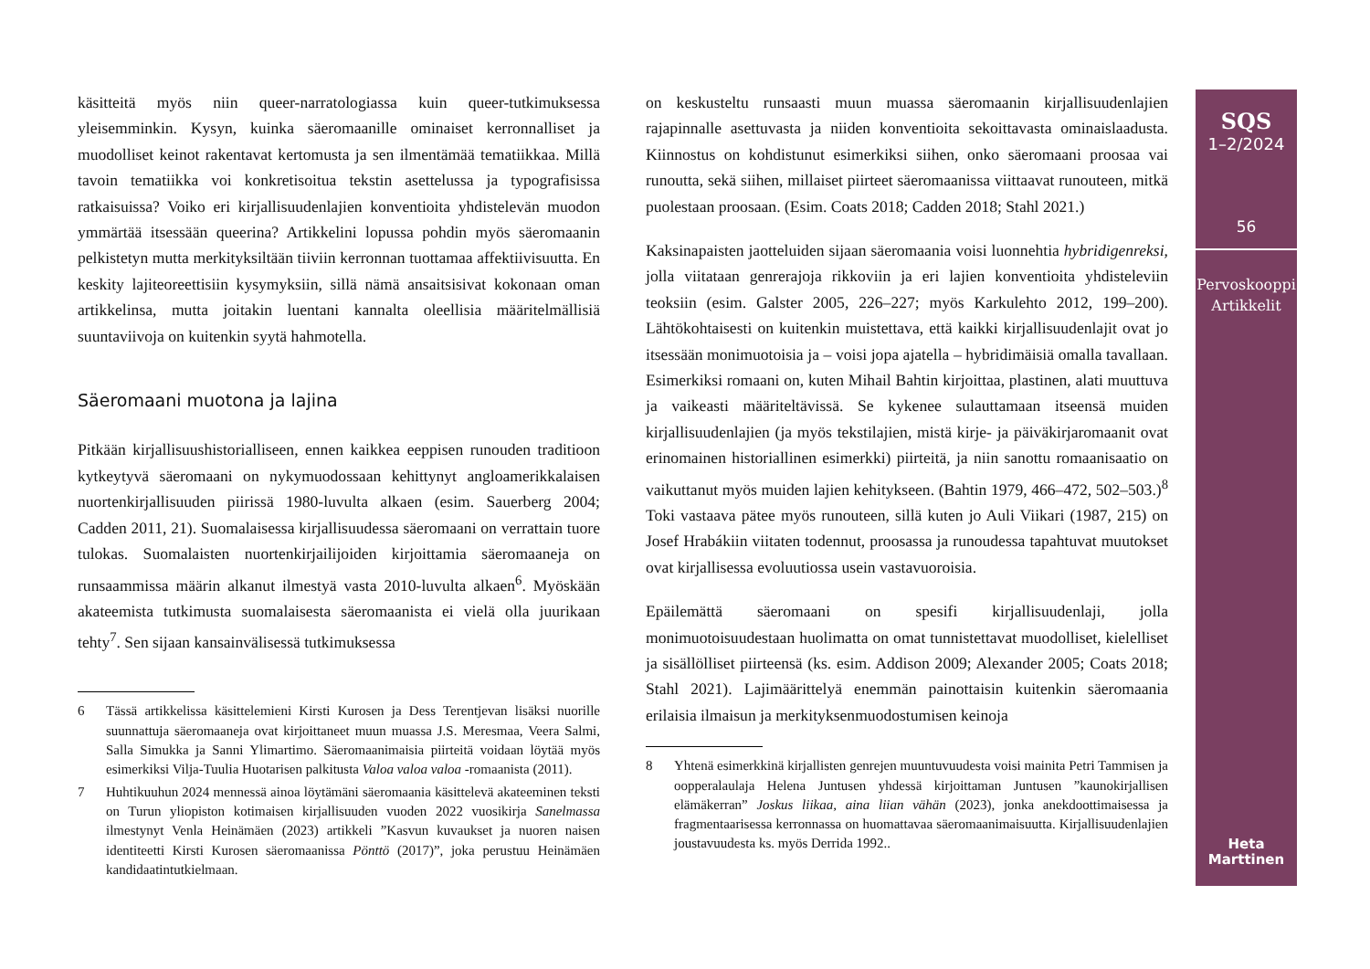käsitteitä myös niin queer-narratologiassa kuin queer-tutkimuksessa yleisemminkin. Kysyn, kuinka säeromaanille ominaiset kerronnalliset ja muodolliset keinot rakentavat kertomusta ja sen ilmentämää tematiikkaa. Millä tavoin tematiikka voi konkretisoitua tekstin asettelussa ja typografisissa ratkaisuissa? Voiko eri kirjallisuudenlajien konventioita yhdistelevän muodon ymmärtää itsessään queerina? Artikkelini lopussa pohdin myös säeromaanin pelkistetyn mutta merkityksiltään tiiviin kerronnan tuottamaa affektiivisuutta. En keskity lajiteoreettisiin kysymyksiin, sillä nämä ansaitsisivat kokonaan oman artikkelinsa, mutta joitakin luentani kannalta oleellisia määritelmällisiä suuntaviivoja on kuitenkin syytä hahmotella.
Säeromaani muotona ja lajina
Pitkään kirjallisuushistorialliseen, ennen kaikkea eeppisen runouden traditioon kytkeytyvä säeromaani on nykymuodossaan kehittynyt angloamerikkalaisen nuortenkirjallisuuden piirissä 1980-luvulta alkaen (esim. Sauerberg 2004; Cadden 2011, 21). Suomalaisessa kirjallisuudessa säeromaani on verrattain tuore tulokas. Suomalaisten nuortenkirjailijoiden kirjoittamia säeromaaneja on runsaammissa määrin alkanut ilmestyä vasta 2010-luvulta alkaen<sup>6</sup>. Myöskään akateemista tutkimusta suomalaisesta säeromaanista ei vielä olla juurikaan tehty<sup>7</sup>. Sen sijaan kansainvälisessä tutkimuksessa
6 Tässä artikkelissa käsittelemieni Kirsti Kurosen ja Dess Terentjevan lisäksi nuorille suunnattuja säeromaaneja ovat kirjoittaneet muun muassa J.S. Meresmaa, Veera Salmi, Salla Simukka ja Sanni Ylimartimo. Säeromaanimaisia piirteitä voidaan löytää myös esimerkiksi Vilja-Tuulia Huotarisen palkitusta Valoa valoa valoa -romaanista (2011).
7 Huhtikuuhun 2024 mennessä ainoa löytämäni säeromaania käsittelevä akateeminen teksti on Turun yliopiston kotimaisen kirjallisuuden vuoden 2022 vuosikirja Sanelmassa ilmestynyt Venla Heinämäen (2023) artikkeli ”Kasvun kuvaukset ja nuoren naisen identiteetti Kirsti Kurosen säeromaanissa Pönttö (2017)”, joka perustuu Heinämäen kandidaatintutkielmaan.
on keskusteltu runsaasti muun muassa säeromaanin kirjallisuudenlajien rajapinnalle asettuvasta ja niiden konventioita sekoittavasta ominaislaadusta. Kiinnostus on kohdistunut esimerkiksi siihen, onko säeromaani proosaa vai runoutta, sekä siihen, millaiset piirteet säeromaanissa viittaavat runouteen, mitkä puolestaan proosaan. (Esim. Coats 2018; Cadden 2018; Stahl 2021.)
Kaksinapaisten jaotteluiden sijaan säeromaania voisi luonnehtia hybridigenreksi, jolla viitataan genrerajoja rikkoviin ja eri lajien konventioita yhdisteleviin teoksiin (esim. Galster 2005, 226–227; myös Karkulehto 2012, 199–200). Lähtökohtaisesti on kuitenkin muistettava, että kaikki kirjallisuudenlajit ovat jo itsessään monimuotoisia ja – voisi jopa ajatella – hybridimäisiä omalla tavallaan. Esimerkiksi romaani on, kuten Mihail Bahtin kirjoittaa, plastinen, alati muuttuva ja vaikeasti määriteltävissä. Se kykenee sulauttamaan itseensä muiden kirjallisuudenlajien (ja myös tekstilajien, mistä kirje- ja päiväkirjaromaanit ovat erinomainen historiallinen esimerkki) piirteitä, ja niin sanottu romaanisaatio on vaikuttanut myös muiden lajien kehitykseen. (Bahtin 1979, 466–472, 502–503.)<sup>8</sup> Toki vastaava pätee myös runouteen, sillä kuten jo Auli Viikari (1987, 215) on Josef Hrabákiin viitaten todennut, proosassa ja runoudessa tapahtuvat muutokset ovat kirjallisessa evoluutiossa usein vastavuoroisia.
Epäilemättä säeromaani on spesifi kirjallisuudenlaji, jolla monimuotoisuudestaan huolimatta on omat tunnistettavat muodolliset, kielelliset ja sisällölliset piirteensä (ks. esim. Addison 2009; Alexander 2005; Coats 2018; Stahl 2021). Lajimäärittelyä enemmän painottaisin kuitenkin säeromaania erilaisia ilmaisun ja merkityksenmuodostumisen keinoja
8 Yhtenä esimerkkinä kirjallisten genrejen muuntuvuudesta voisi mainita Petri Tammisen ja oopperalaulaja Helena Juntusen yhdessä kirjoittaman Juntusen ”kaunokirjallisen elämäkerran” Joskus liikaa, aina liian vähän (2023), jonka anekdoottimaisessa ja fragmentaarisessa kerronnassa on huomattavaa säeromaanimaisuutta. Kirjallisuudenlajien joustavuudesta ks. myös Derrida 1992..
SQS
1–2/2024
56
Pervoskooppi
Artikkelit
Heta
Marttinen